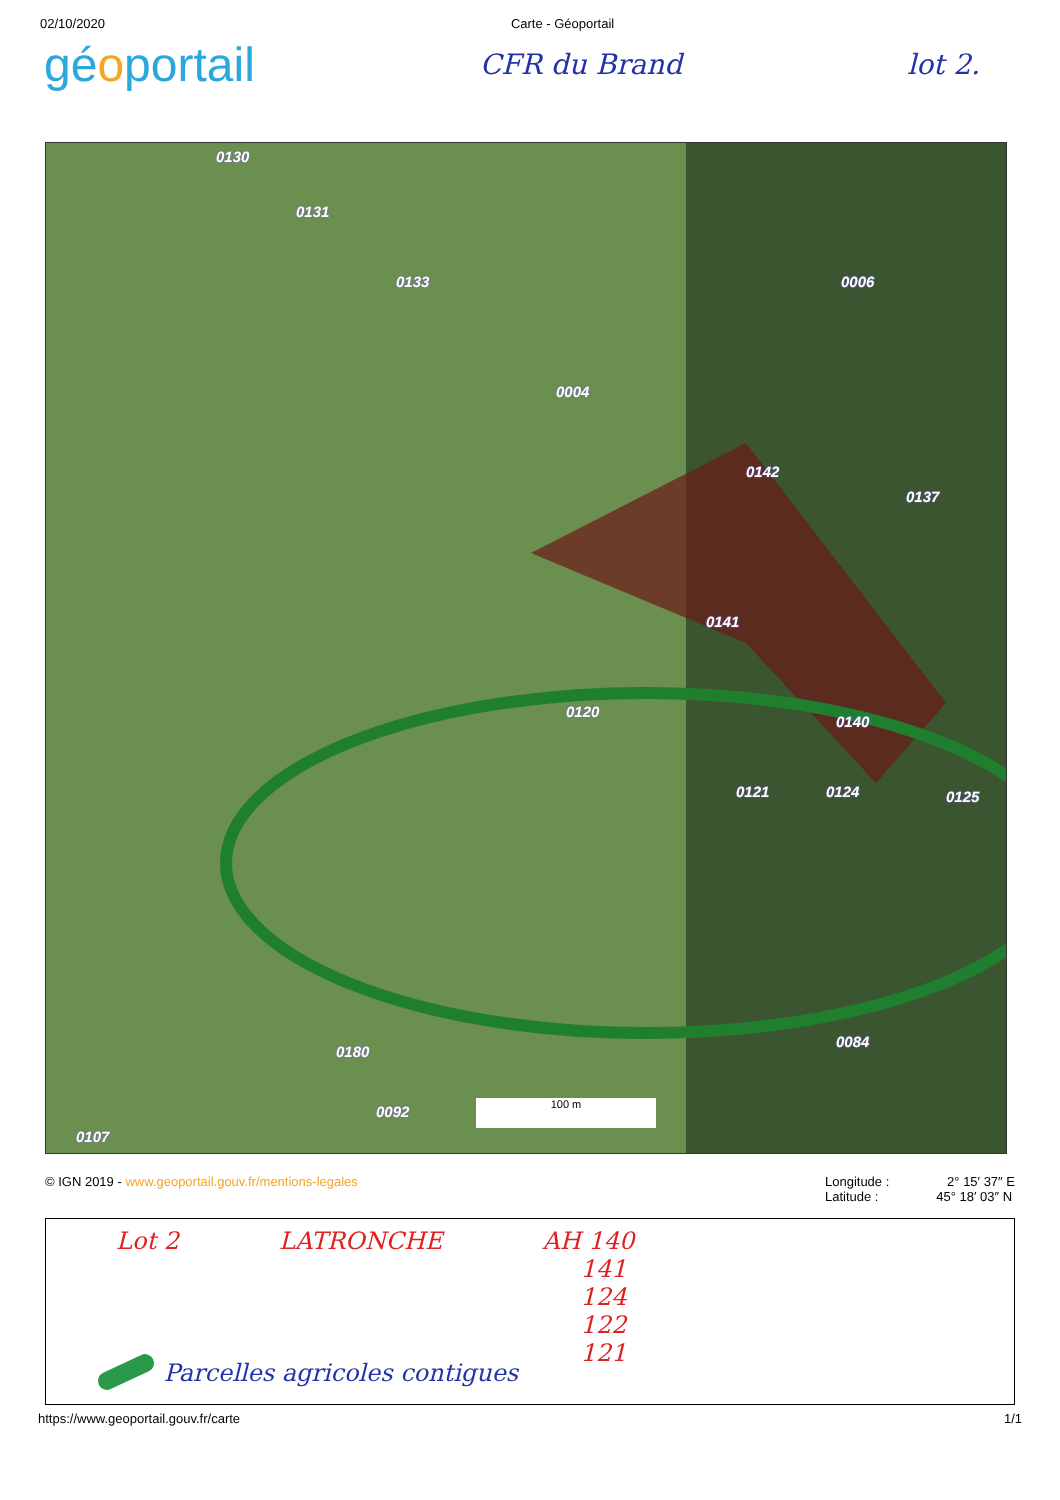02/10/2020 Carte - Géoportail
géoportail
CFR du Brand lot 2.
0130
0131
0133 0006
0004
0142
0137
0141
0120
0140
0121 0124 0125
0084
0180
0092
0107
100 m
© IGN 2019 - www.geoportail.gouv.fr/mentions-legales Longitude : 2° 15′ 37″ E
Latitude : 45° 18′ 03″ N
Lot 2 LATRONCHE AH 140
141
124
122
121
Parcelles agricoles contigues
https://www.geoportail.gouv.fr/carte 1/1